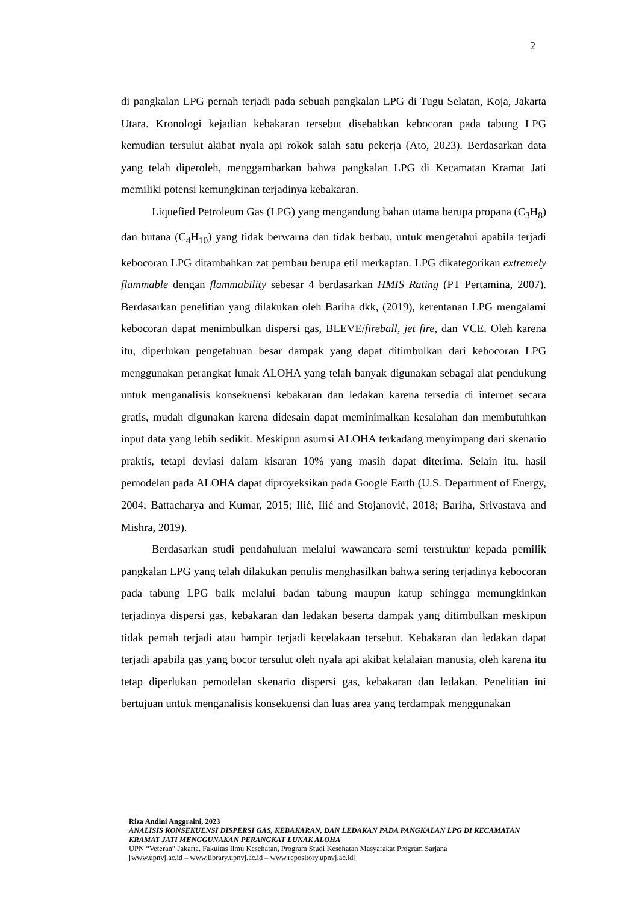2
di pangkalan LPG pernah terjadi pada sebuah pangkalan LPG di Tugu Selatan, Koja, Jakarta Utara. Kronologi kejadian kebakaran tersebut disebabkan kebocoran pada tabung LPG kemudian tersulut akibat nyala api rokok salah satu pekerja (Ato, 2023). Berdasarkan data yang telah diperoleh, menggambarkan bahwa pangkalan LPG di Kecamatan Kramat Jati memiliki potensi kemungkinan terjadinya kebakaran.
Liquefied Petroleum Gas (LPG) yang mengandung bahan utama berupa propana (C<sub>3</sub>H<sub>8</sub>) dan butana (C<sub>4</sub>H<sub>10</sub>) yang tidak berwarna dan tidak berbau, untuk mengetahui apabila terjadi kebocoran LPG ditambahkan zat pembau berupa etil merkaptan. LPG dikategorikan extremely flammable dengan flammability sebesar 4 berdasarkan HMIS Rating (PT Pertamina, 2007). Berdasarkan penelitian yang dilakukan oleh Bariha dkk, (2019), kerentanan LPG mengalami kebocoran dapat menimbulkan dispersi gas, BLEVE/fireball, jet fire, dan VCE. Oleh karena itu, diperlukan pengetahuan besar dampak yang dapat ditimbulkan dari kebocoran LPG menggunakan perangkat lunak ALOHA yang telah banyak digunakan sebagai alat pendukung untuk menganalisis konsekuensi kebakaran dan ledakan karena tersedia di internet secara gratis, mudah digunakan karena didesain dapat meminimalkan kesalahan dan membutuhkan input data yang lebih sedikit. Meskipun asumsi ALOHA terkadang menyimpang dari skenario praktis, tetapi deviasi dalam kisaran 10% yang masih dapat diterima. Selain itu, hasil pemodelan pada ALOHA dapat diproyeksikan pada Google Earth (U.S. Department of Energy, 2004; Battacharya and Kumar, 2015; Ilić, Ilić and Stojanović, 2018; Bariha, Srivastava and Mishra, 2019).
Berdasarkan studi pendahuluan melalui wawancara semi terstruktur kepada pemilik pangkalan LPG yang telah dilakukan penulis menghasilkan bahwa sering terjadinya kebocoran pada tabung LPG baik melalui badan tabung maupun katup sehingga memungkinkan terjadinya dispersi gas, kebakaran dan ledakan beserta dampak yang ditimbulkan meskipun tidak pernah terjadi atau hampir terjadi kecelakaan tersebut. Kebakaran dan ledakan dapat terjadi apabila gas yang bocor tersulut oleh nyala api akibat kelalaian manusia, oleh karena itu tetap diperlukan pemodelan skenario dispersi gas, kebakaran dan ledakan. Penelitian ini bertujuan untuk menganalisis konsekuensi dan luas area yang terdampak menggunakan
Riza Andini Anggraini, 2023
ANALISIS KONSEKUENSI DISPERSI GAS, KEBAKARAN, DAN LEDAKAN PADA PANGKALAN LPG DI KECAMATAN KRAMAT JATI MENGGUNAKAN PERANGKAT LUNAK ALOHA
UPN “Veteran” Jakarta. Fakultas Ilmu Kesehatan, Program Studi Kesehatan Masyarakat Program Sarjana
[www.upnvj.ac.id – www.library.upnvj.ac.id – www.repository.upnvj.ac.id]